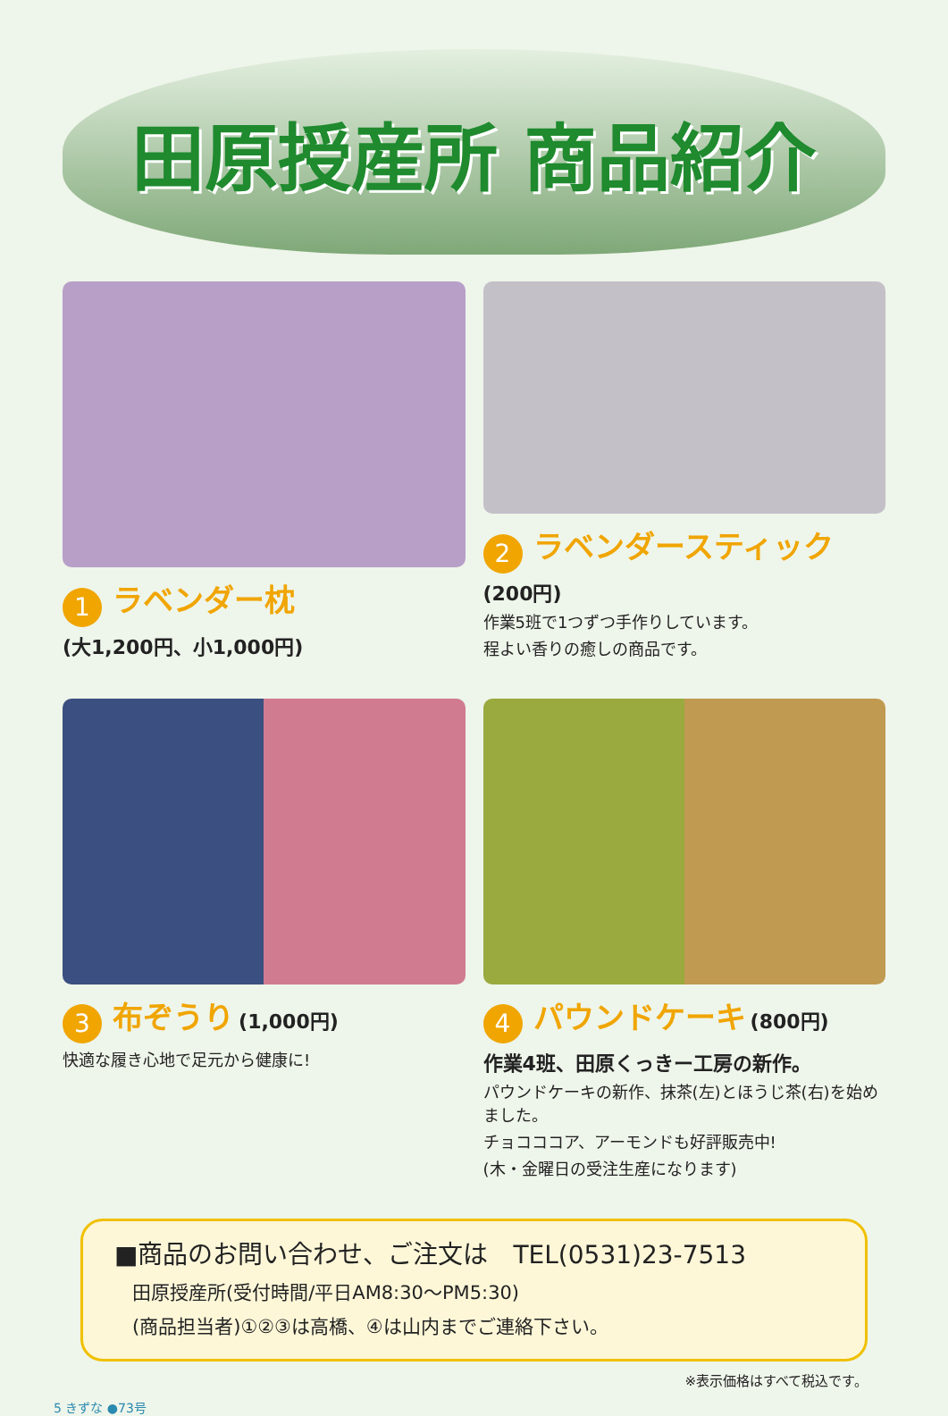田原授産所 商品紹介
1 ラベンダー枕
(大1,200円、小1,000円)
2 ラベンダースティック
(200円)
作業5班で1つずつ手作りしています。
程よい香りの癒しの商品です。
3 布ぞうり (1,000円)
快適な履き心地で足元から健康に!
4 パウンドケーキ (800円)
作業4班、田原くっきー工房の新作。
パウンドケーキの新作、抹茶(左)とほうじ茶(右)を始めました。
チョコココア、アーモンドも好評販売中!
(木・金曜日の受注生産になります)
■商品のお問い合わせ、ご注文は　TEL(0531)23-7513
田原授産所(受付時間/平日AM8:30～PM5:30)
(商品担当者)①②③は高橋、④は山内までご連絡下さい。
※表示価格はすべて税込です。
5 きずな ●73号